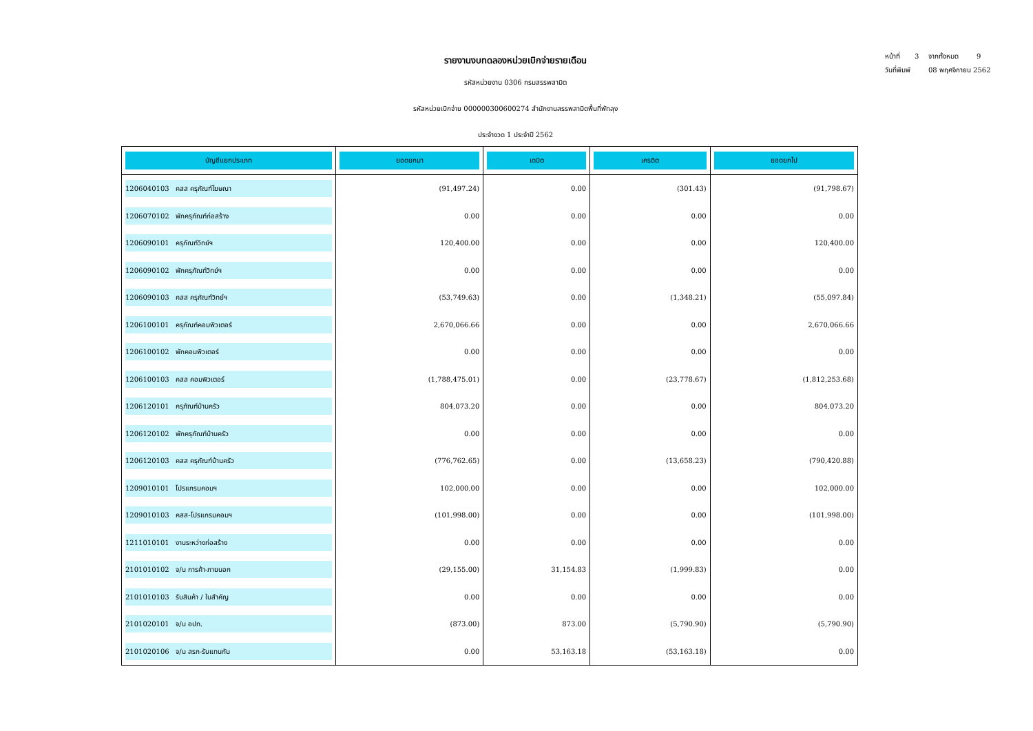หน้าที่ 3 จากทั้งหมด 9
วันที่พิมพ์ 08 พฤศจิกายน 2562
รายงานงบทดลองหน่วยเบิกจ่ายรายเดือน
รหัสหน่วยงาน 0306 กรมสรรพสามิต
รหัสหน่วยเบิกจ่าย 000000300600274 สำนักงานสรรพสามิตพื้นที่พัทลุง
ประจำงวด 1 ประจำปี 2562
| บัญชีแยกประเภท | ยอดยกมา | เดบิต | เครดิต | ยอดยกไป |
| --- | --- | --- | --- | --- |
| 1206040103 คสส ครุภัณฑ์โฆษณา | (91,497.24) | 0.00 | (301.43) | (91,798.67) |
| 1206070102 พักครุภัณฑ์ก่อสร้าง | 0.00 | 0.00 | 0.00 | 0.00 |
| 1206090101 ครุภัณฑ์วิทย์ฯ | 120,400.00 | 0.00 | 0.00 | 120,400.00 |
| 1206090102 พักครุภัณฑ์วิทย์ฯ | 0.00 | 0.00 | 0.00 | 0.00 |
| 1206090103 คสส ครุภัณฑ์วิทย์ฯ | (53,749.63) | 0.00 | (1,348.21) | (55,097.84) |
| 1206100101 ครุภัณฑ์คอมพิวเตอร์ | 2,670,066.66 | 0.00 | 0.00 | 2,670,066.66 |
| 1206100102 พักคอมพิวเตอร์ | 0.00 | 0.00 | 0.00 | 0.00 |
| 1206100103 คสส คอมพิวเตอร์ | (1,788,475.01) | 0.00 | (23,778.67) | (1,812,253.68) |
| 1206120101 ครุภัณฑ์บ้านครัว | 804,073.20 | 0.00 | 0.00 | 804,073.20 |
| 1206120102 พักครุภัณฑ์บ้านครัว | 0.00 | 0.00 | 0.00 | 0.00 |
| 1206120103 คสส ครุภัณฑ์บ้านครัว | (776,762.65) | 0.00 | (13,658.23) | (790,420.88) |
| 1209010101 โปรแกรมคอมฯ | 102,000.00 | 0.00 | 0.00 | 102,000.00 |
| 1209010103 คสส-โปรแกรมคอมฯ | (101,998.00) | 0.00 | 0.00 | (101,998.00) |
| 1211010101 งานระหว่างก่อสร้าง | 0.00 | 0.00 | 0.00 | 0.00 |
| 2101010102 จ/น การค้า-ภายนอก | (29,155.00) | 31,154.83 | (1,999.83) | 0.00 |
| 2101010103 รับสินค้า / ใบสำคัญ | 0.00 | 0.00 | 0.00 | 0.00 |
| 2101020101 จ/น อปท. | (873.00) | 873.00 | (5,790.90) | (5,790.90) |
| 2101020106 จ/น สรก-รับแทนกัน | 0.00 | 53,163.18 | (53,163.18) | 0.00 |